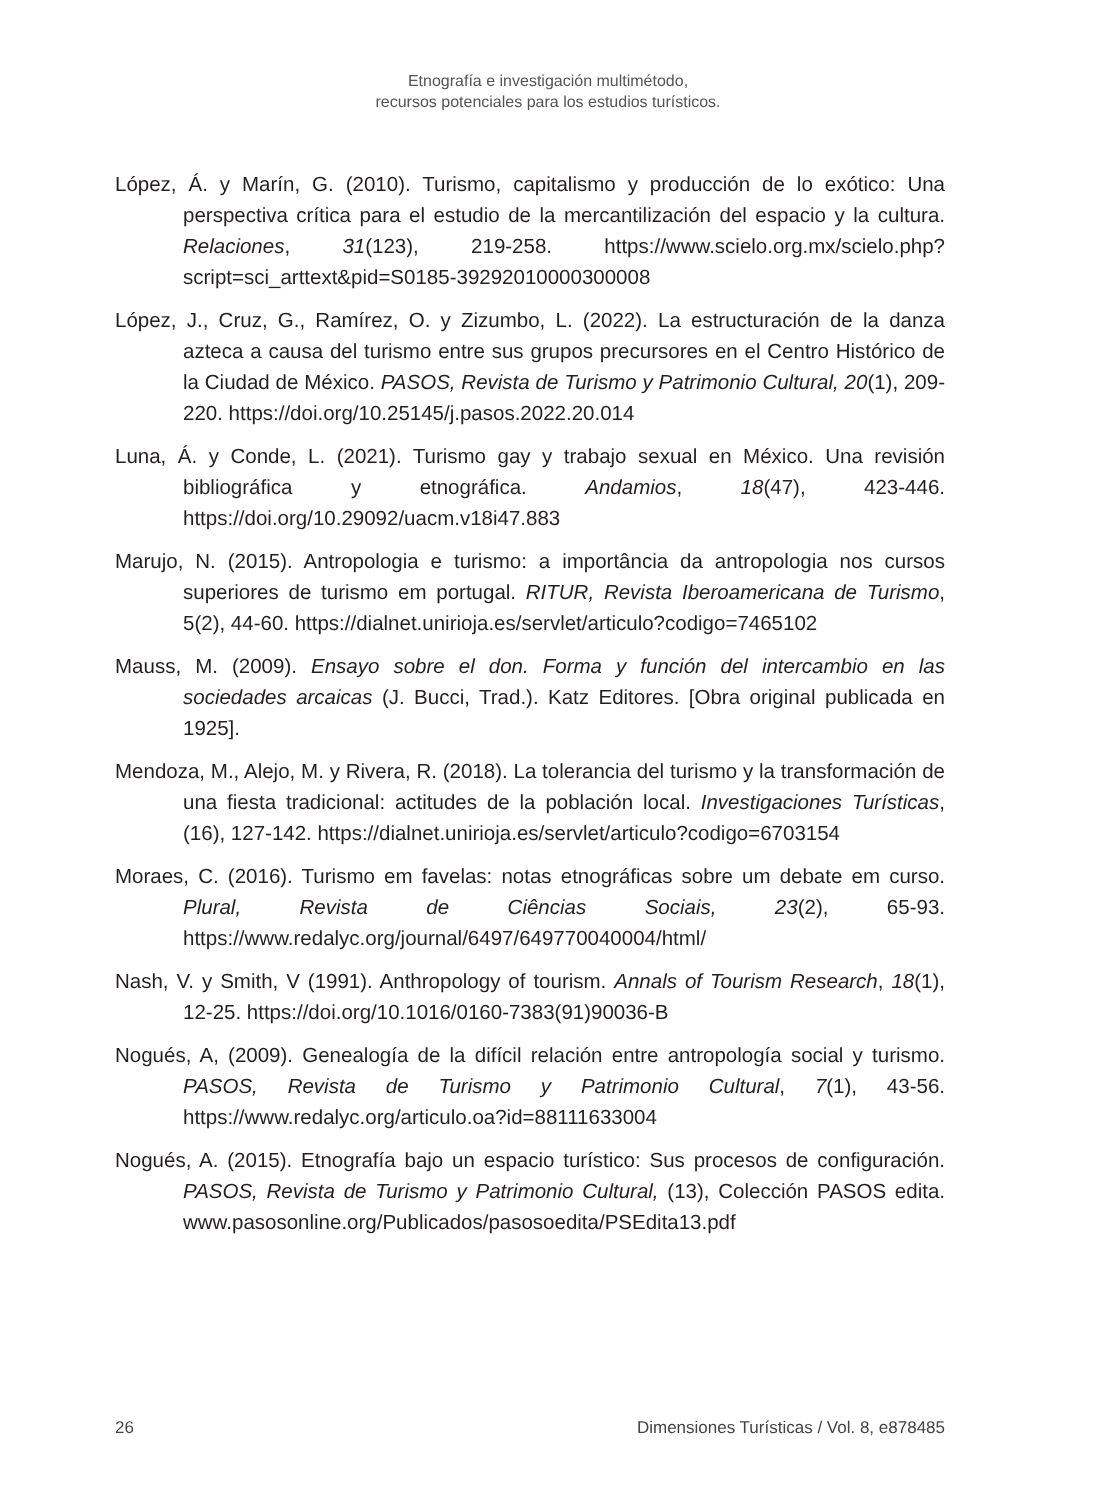Etnografía e investigación multimétodo,
recursos potenciales para los estudios turísticos.
López, Á. y Marín, G. (2010). Turismo, capitalismo y producción de lo exótico: Una perspectiva crítica para el estudio de la mercantilización del espacio y la cultura. Relaciones, 31(123), 219-258. https://www.scielo.org.mx/scielo.php?script=sci_arttext&pid=S0185-39292010000300008
López, J., Cruz, G., Ramírez, O. y Zizumbo, L. (2022). La estructuración de la danza azteca a causa del turismo entre sus grupos precursores en el Centro Histórico de la Ciudad de México. PASOS, Revista de Turismo y Patrimonio Cultural, 20(1), 209-220. https://doi.org/10.25145/j.pasos.2022.20.014
Luna, Á. y Conde, L. (2021). Turismo gay y trabajo sexual en México. Una revisión bibliográfica y etnográfica. Andamios, 18(47), 423-446. https://doi.org/10.29092/uacm.v18i47.883
Marujo, N. (2015). Antropologia e turismo: a importância da antropologia nos cursos superiores de turismo em portugal. RITUR, Revista Iberoamericana de Turismo, 5(2), 44-60. https://dialnet.unirioja.es/servlet/articulo?codigo=7465102
Mauss, M. (2009). Ensayo sobre el don. Forma y función del intercambio en las sociedades arcaicas (J. Bucci, Trad.). Katz Editores. [Obra original publicada en 1925].
Mendoza, M., Alejo, M. y Rivera, R. (2018). La tolerancia del turismo y la transformación de una fiesta tradicional: actitudes de la población local. Investigaciones Turísticas, (16), 127-142. https://dialnet.unirioja.es/servlet/articulo?codigo=6703154
Moraes, C. (2016). Turismo em favelas: notas etnográficas sobre um debate em curso. Plural, Revista de Ciências Sociais, 23(2), 65-93. https://www.redalyc.org/journal/6497/649770040004/html/
Nash, V. y Smith, V (1991). Anthropology of tourism. Annals of Tourism Research, 18(1), 12-25. https://doi.org/10.1016/0160-7383(91)90036-B
Nogués, A, (2009). Genealogía de la difícil relación entre antropología social y turismo. PASOS, Revista de Turismo y Patrimonio Cultural, 7(1), 43-56. https://www.redalyc.org/articulo.oa?id=88111633004
Nogués, A. (2015). Etnografía bajo un espacio turístico: Sus procesos de configuración. PASOS, Revista de Turismo y Patrimonio Cultural, (13), Colección PASOS edita. www.pasosonline.org/Publicados/pasosoedita/PSEdita13.pdf
26 Dimensiones Turísticas / Vol. 8, e878485